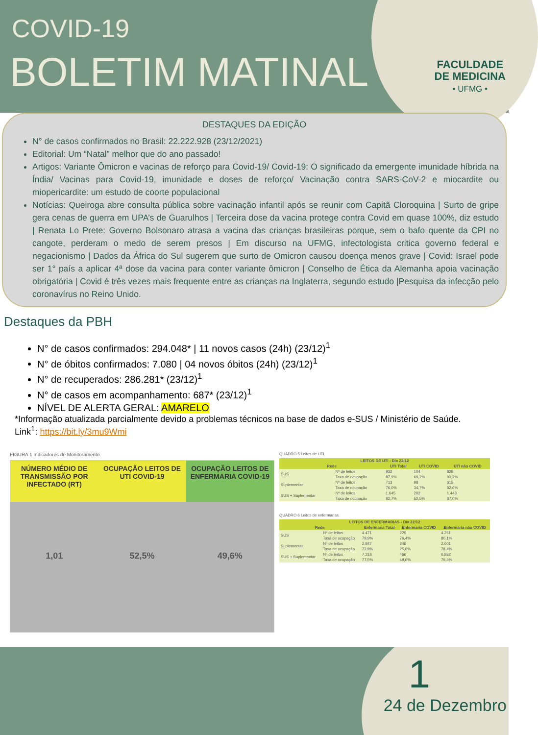COVID-19
BOLETIM MATINAL
FACULDADE
DE MEDICINA
• UFMG •
DESTAQUES DA EDIÇÃO
N° de casos confirmados no Brasil: 22.222.928 (23/12/2021)
Editorial: Um “Natal” melhor que do ano passado!
Artigos: Variante Ômicron e vacinas de reforço para Covid-19/ Covid-19: O significado da emergente imunidade híbrida na Índia/ Vacinas para Covid-19, imunidade e doses de reforço/ Vacinação contra SARS-CoV-2 e miocardite ou miopericardite: um estudo de coorte populacional
Notícias: Queiroga abre consulta pública sobre vacinação infantil após se reunir com Capitã Cloroquina | Surto de gripe gera cenas de guerra em UPA’s de Guarulhos | Terceira dose da vacina protege contra Covid em quase 100%, diz estudo | Renata Lo Prete: Governo Bolsonaro atrasa a vacina das crianças brasileiras porque, sem o bafo quente da CPI no cangote, perderam o medo de serem presos | Em discurso na UFMG, infectologista critica governo federal e negacionismo | Dados da África do Sul sugerem que surto de Omicron causou doença menos grave | Covid: Israel pode ser 1° país a aplicar 4ª dose da vacina para conter variante ômicron | Conselho de Ética da Alemanha apoia vacinação obrigatória | Covid é três vezes mais frequente entre as crianças na Inglaterra, segundo estudo |Pesquisa da infecção pelo coronavírus no Reino Unido.
Destaques da PBH
N° de casos confirmados: 294.048* | 11 novos casos (24h) (23/12)<sup>1</sup>
N° de óbitos confirmados: 7.080 | 04 novos óbitos (24h) (23/12)<sup>1</sup>
N° de recuperados: 286.281* (23/12)<sup>1</sup>
N° de casos em acompanhamento: 687* (23/12)<sup>1</sup>
NÍVEL DE ALERTA GERAL: AMARELO
*Informação atualizada parcialmente devido a problemas técnicos na base de dados e-SUS / Ministério de Saúde.
Link<sup>1</sup>: https://bit.ly/3mu9Wmi
FIGURA 1 Indicadores de Monitoramento.
NÚMERO MÉDIO DE TRANSMISSÃO POR INFECTADO (RT)
1,01
OCUPAÇÃO LEITOS DE UTI COVID-19
52,5%
OCUPAÇÃO LEITOS DE ENFERMARIA COVID-19
49,6%
QUADRO 5 Leitos de UTI.
| LEITOS DE UTI - Dia 22/12 | | | | |
| --- | --- | --- | --- | --- |
| Rede | | UTI Total | UTI COVID | UTI não COVID |
| SUS | Nº de leitos | 932 | 104 | 828 |
| | Taxa de ocupação | 87,9% | 69,2% | 90,2% |
| Suplementar | Nº de leitos | 713 | 98 | 615 |
| | Taxa de ocupação | 76,0% | 34,7% | 82,6% |
| SUS + Suplementar | Nº de leitos | 1.645 | 202 | 1.443 |
| | Taxa de ocupação | 82,7% | 52,5% | 87,0% |
QUADRO 6 Leitos de enfermarias.
| LEITOS DE ENFERMARIAS - Dia 22/12 | | | | |
| --- | --- | --- | --- | --- |
| Rede | | Enfermaria Total | Enfermaria COVID | Enfermaria não COVID |
| SUS | Nº de leitos | 4.471 | 220 | 4.251 |
| | Taxa de ocupação | 79,9% | 76,4% | 80,1% |
| Suplementar | Nº de leitos | 2.847 | 246 | 2.601 |
| | Taxa de ocupação | 73,8% | 25,6% | 78,4% |
| SUS + Suplementar | Nº de leitos | 7.318 | 466 | 6.852 |
| | Taxa de ocupação | 77,5% | 49,6% | 79,4% |
1
24 de Dezembro